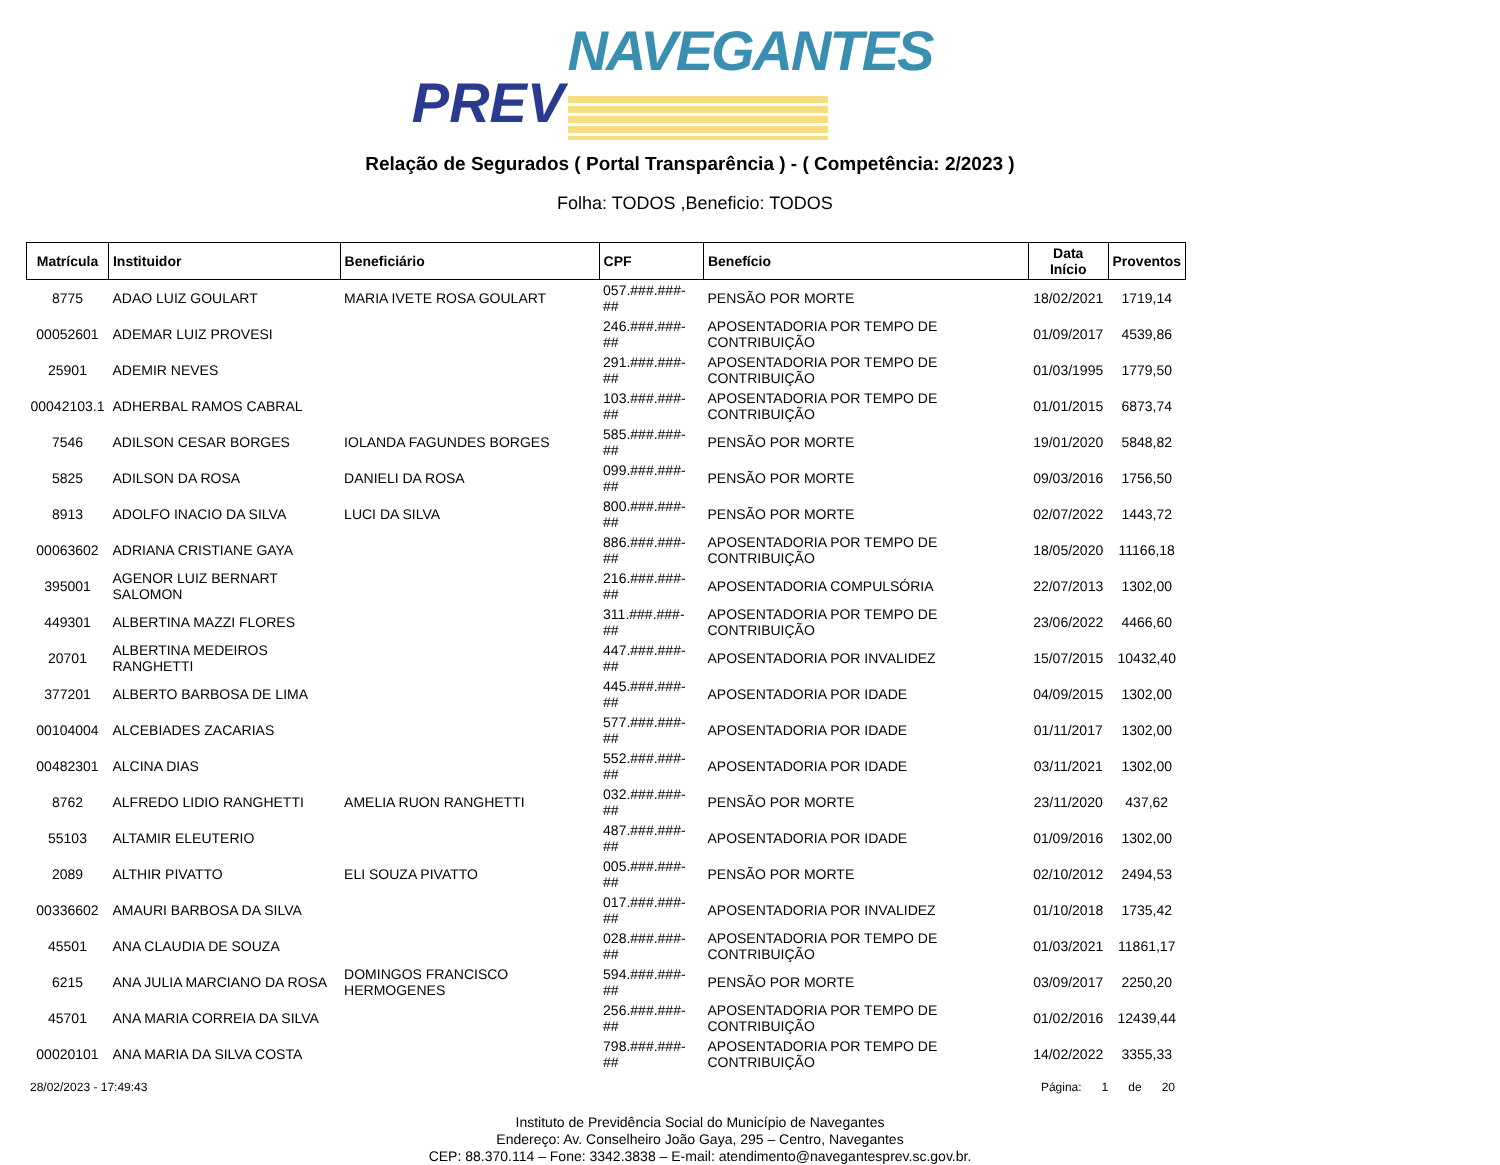NAVEGANTES
PREV
Relação de Segurados ( Portal Transparência ) - ( Competência: 2/2023 )
Folha: TODOS ,Beneficio: TODOS
| Matrícula | Instituidor | Beneficiário | CPF | Benefício | Data Início | Proventos |
| --- | --- | --- | --- | --- | --- | --- |
| 8775 | ADAO LUIZ GOULART | MARIA IVETE ROSA GOULART | 057.###.###-## | PENSÃO POR MORTE | 18/02/2021 | 1719,14 |
| 00052601 | ADEMAR LUIZ PROVESI | | 246.###.###-## | APOSENTADORIA POR TEMPO DE CONTRIBUIÇÃO | 01/09/2017 | 4539,86 |
| 25901 | ADEMIR NEVES | | 291.###.###-## | APOSENTADORIA POR TEMPO DE CONTRIBUIÇÃO | 01/03/1995 | 1779,50 |
| 00042103.1 | ADHERBAL RAMOS CABRAL | | 103.###.###-## | APOSENTADORIA POR TEMPO DE CONTRIBUIÇÃO | 01/01/2015 | 6873,74 |
| 7546 | ADILSON CESAR BORGES | IOLANDA FAGUNDES BORGES | 585.###.###-## | PENSÃO POR MORTE | 19/01/2020 | 5848,82 |
| 5825 | ADILSON DA ROSA | DANIELI DA ROSA | 099.###.###-## | PENSÃO POR MORTE | 09/03/2016 | 1756,50 |
| 8913 | ADOLFO INACIO DA SILVA | LUCI DA SILVA | 800.###.###-## | PENSÃO POR MORTE | 02/07/2022 | 1443,72 |
| 00063602 | ADRIANA CRISTIANE GAYA | | 886.###.###-## | APOSENTADORIA POR TEMPO DE CONTRIBUIÇÃO | 18/05/2020 | 11166,18 |
| 395001 | AGENOR LUIZ BERNART SALOMON | | 216.###.###-## | APOSENTADORIA COMPULSÓRIA | 22/07/2013 | 1302,00 |
| 449301 | ALBERTINA MAZZI FLORES | | 311.###.###-## | APOSENTADORIA POR TEMPO DE CONTRIBUIÇÃO | 23/06/2022 | 4466,60 |
| 20701 | ALBERTINA MEDEIROS RANGHETTI | | 447.###.###-## | APOSENTADORIA POR INVALIDEZ | 15/07/2015 | 10432,40 |
| 377201 | ALBERTO BARBOSA DE LIMA | | 445.###.###-## | APOSENTADORIA POR IDADE | 04/09/2015 | 1302,00 |
| 00104004 | ALCEBIADES ZACARIAS | | 577.###.###-## | APOSENTADORIA POR IDADE | 01/11/2017 | 1302,00 |
| 00482301 | ALCINA DIAS | | 552.###.###-## | APOSENTADORIA POR IDADE | 03/11/2021 | 1302,00 |
| 8762 | ALFREDO LIDIO RANGHETTI | AMELIA RUON RANGHETTI | 032.###.###-## | PENSÃO POR MORTE | 23/11/2020 | 437,62 |
| 55103 | ALTAMIR ELEUTERIO | | 487.###.###-## | APOSENTADORIA POR IDADE | 01/09/2016 | 1302,00 |
| 2089 | ALTHIR PIVATTO | ELI SOUZA PIVATTO | 005.###.###-## | PENSÃO POR MORTE | 02/10/2012 | 2494,53 |
| 00336602 | AMAURI BARBOSA DA SILVA | | 017.###.###-## | APOSENTADORIA POR INVALIDEZ | 01/10/2018 | 1735,42 |
| 45501 | ANA CLAUDIA DE SOUZA | | 028.###.###-## | APOSENTADORIA POR TEMPO DE CONTRIBUIÇÃO | 01/03/2021 | 11861,17 |
| 6215 | ANA JULIA MARCIANO DA ROSA | DOMINGOS FRANCISCO HERMOGENES | 594.###.###-## | PENSÃO POR MORTE | 03/09/2017 | 2250,20 |
| 45701 | ANA MARIA CORREIA DA SILVA | | 256.###.###-## | APOSENTADORIA POR TEMPO DE CONTRIBUIÇÃO | 01/02/2016 | 12439,44 |
| 00020101 | ANA MARIA DA SILVA COSTA | | 798.###.###-## | APOSENTADORIA POR TEMPO DE CONTRIBUIÇÃO | 14/02/2022 | 3355,33 |
28/02/2023 - 17:49:43 Página: 1 de 20
Instituto de Previdência Social do Município de Navegantes
Endereço: Av. Conselheiro João Gaya, 295 – Centro, Navegantes
CEP: 88.370.114 – Fone: 3342.3838 – E-mail: atendimento@navegantesprev.sc.gov.br.